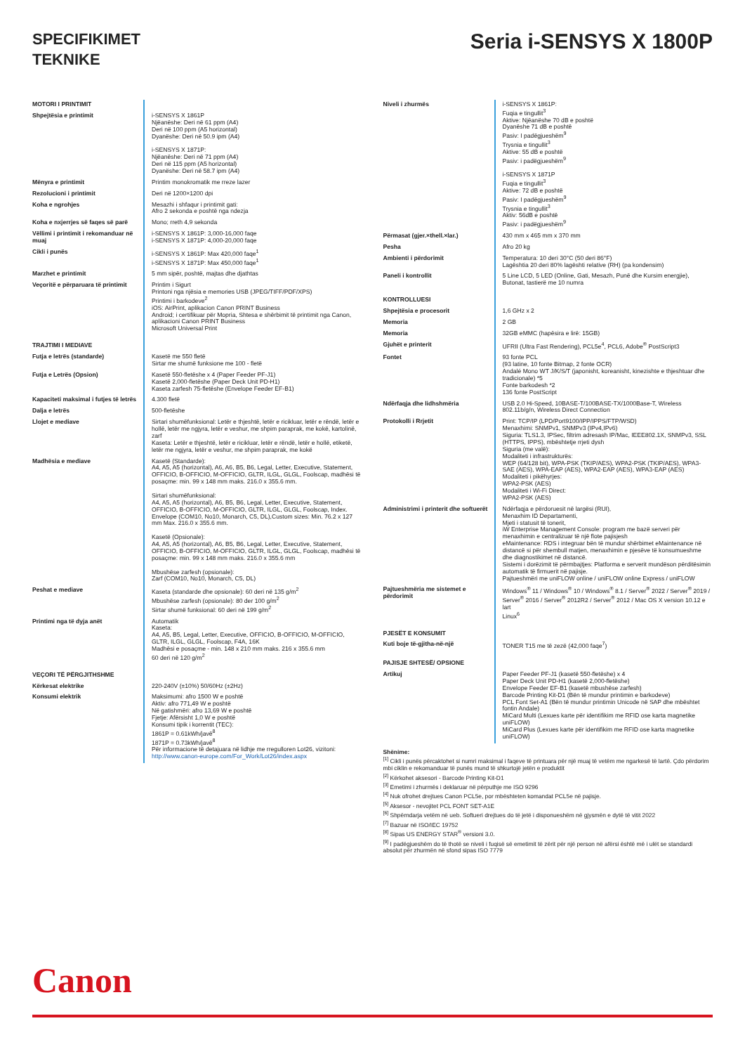SPECIFIKIMET
TEKNIKE
Seria i-SENSYS X 1800P
| MOTORI I PRINTIMIT | |
| Shpejtësia e printimit | i-SENSYS X 1861P Njëanëshe: Deri në 61 ppm (A4) Deri në 100 ppm (A5 horizontal) Dyanëshe: Deri në 50.9 ipm (A4) i-SENSYS X 1871P: Njëanëshe: Deri në 71 ppm (A4) Deri në 115 ppm (A5 horizontal) Dyanëshe: Deri në 58.7 ipm (A4) |
| Mënyra e printimit | Printim monokromatik me rreze lazer |
| Rezolucioni i printimit | Deri në 1200×1200 dpi |
| Koha e ngrohjes | Mesazhi i shfaqur i printimit gati: Afro 2 sekonda e poshtë nga ndezja |
| Koha e nxjerrjes së faqes së parë | Mono; rreth 4,9 sekonda |
| Vëllimi i printimit i rekomanduar në muaj | i-SENSYS X 1861P: 3,000-16,000 faqe i-SENSYS X 1871P: 4,000-20,000 faqe |
| Cikli i punës | i-SENSYS X 1861P: Max 420,000 faqe<sup>1</sup> i-SENSYS X 1871P: Max 450,000 faqe<sup>1</sup> |
| Marzhet e printimit | 5 mm sipër, poshtë, majtas dhe djathtas |
| Veçoritë e përparuara të printimit | Printim i Sigurt Printoni nga njësia e memories USB (JPEG/TIFF/PDF/XPS) Printimi i barkodeve<sup>2</sup> iOS: AirPrint, aplikacion Canon PRINT Business Android; i certifikuar për Mopria, Shtesa e shërbimit të printimit nga Canon, aplikacioni Canon PRINT Business Microsoft Universal Print |
| TRAJTIMI I MEDIAVE | |
| Futja e letrës (standarde) | Kasetë me 550 fletë Sirtar me shumë funksione me 100 - fletë |
| Futja e Letrës (Opsion) | Kasetë 550-fletëshe x 4 (Paper Feeder PF-J1) Kasetë 2,000-fletëshe (Paper Deck Unit PD-H1) Kaseta zarfesh 75-fletëshe (Envelope Feeder EF-B1) |
| Kapaciteti maksimal i futjes të letrës | 4.300 fletë |
| Dalja e letrës | 500-fletëshe |
| Llojet e mediave | Sirtari shumëfunksional: Letër e thjeshtë, letër e ricikluar, letër e rëndë, letër e hollë, letër me ngjyra, letër e veshur, me shpim paraprak, me kokë, kartolinë, zarf Kaseta: Letër e thjeshtë, letër e ricikluar, letër e rëndë, letër e hollë, etiketë, letër me ngjyra, letër e veshur, me shpim paraprak, me kokë |
| Madhësia e mediave | Kasetë (Standarde): A4, A5, A5 (horizontal), A6, A6, B5, B6, Legal, Letter, Executive, Statement, OFFICIO, B-OFFICIO, M-OFFICIO, GLTR, ILGL, GLGL, Foolscap, madhësi të posaçme: min. 99 x 148 mm maks. 216.0 x 355.6 mm. Sirtari shumëfunksional: A4, A5, A5 (horizontal), A6, B5, B6, Legal, Letter, Executive, Statement, OFFICIO, B-OFFICIO, M-OFFICIO, GLTR, ILGL, GLGL, Foolscap, Index. Envelope (COM10, No10, Monarch, C5, DL),Custom sizes: Min. 76.2 x 127 mm Max. 216.0 x 355.6 mm. Kasetë (Opsionale): A4, A5, A5 (horizontal), A6, B5, B6, Legal, Letter, Executive, Statement, OFFICIO, B-OFFICIO, M-OFFICIO, GLTR, ILGL, GLGL, Foolscap, madhësi të posaçme: min. 99 x 148 mm maks. 216.0 x 355.6 mm Mbushëse zarfesh (opsionale): Zarf (COM10, No10, Monarch, C5, DL) |
| Peshat e mediave | Kaseta (standarde dhe opsionale): 60 deri në 135 g/m<sup>2</sup> Mbushëse zarfesh (opsionale): 80 der 100 g/m<sup>2</sup> Sirtar shumë funksional: 60 deri në 199 g/m<sup>2</sup> |
| Printimi nga të dyja anët | Automatik Kaseta: A4, A5, B5, Legal, Letter, Executive, OFFICIO, B-OFFICIO, M-OFFICIO, GLTR, ILGL, GLGL, Foolscap, F4A, 16K Madhësi e posaçme - min. 148 x 210 mm maks. 216 x 355.6 mm 60 deri në 120 g/m<sup>2</sup> |
| VEÇORI TË PËRGJITHSHME | |
| Kërkesat elektrike | 220-240V (±10%) 50/60Hz (±2Hz) |
| Konsumi elektrik | Maksimumi: afro 1500 W e poshtë Aktiv: afro 771,49 W e poshtë Në gatishmëri: afro 13,69 W e poshtë Fjetje: Afërsisht 1,0 W e poshtë Konsumi tipik i korrentit (TEC): 1861P = 0.61kWh/javë<sup>8</sup> 1871P = 0.73kWh/javë<sup>8</sup> Për informacione të detajuara në lidhje me rregulloren Lot26, vizitoni: http://www.canon-europe.com/For_Work/Lot26/index.aspx |
| Niveli i zhurmës | i-SENSYS X 1861P: Fuqia e tingullit<sup>3</sup> Aktive: Njëanëshe 70 dB e poshtë Dyanëshe 71 dB e poshtë Pasiv: I padëgjueshëm<sup>9</sup> Trysnia e tingullit<sup>3</sup> Aktive: 55 dB e poshtë Pasiv: i padëgjueshëm<sup>9</sup> i-SENSYS X 1871P Fuqia e tingullit<sup>3</sup> Aktive: 72 dB e poshtë Pasiv: I padëgjueshëm<sup>9</sup> Trysnia e tingullit<sup>3</sup> Aktiv: 56dB e poshtë Pasiv: i padëgjueshëm<sup>9</sup> |
| Përmasat (gjer.×thell.×lar.) | 430 mm x 465 mm x 370 mm |
| Pesha | Afro 20 kg |
| Ambienti i përdorimit | Temperatura: 10 deri 30°C (50 deri 86°F) Lagështia 20 deri 80% lagështi relative (RH) (pa kondensim) |
| Paneli i kontrollit | 5 Line LCD, 5 LED (Online, Gati, Mesazh, Punë dhe Kursim energjie), Butonat, tastierë me 10 numra |
| KONTROLLUESI | |
| Shpejtësia e procesorit | 1,6 GHz x 2 |
| Memoria | 2 GB |
| Memoria | 32GB eMMC (hapësira e lirë: 15GB) |
| Gjuhët e printerit | UFRII (Ultra Fast Rendering), PCL5e<sup>4</sup>, PCL6, Adobe<sup>®</sup> PostScript3 |
| Fontet | 93 fonte PCL (93 latine, 10 fonte Bitmap, 2 fonte OCR) Andalé Mono WT J/K/S/T (japonisht, koreanisht, kinezishte e thjeshtuar dhe tradicionale) *5 Fonte barkodesh *2 136 fonte PostScript |
| Ndërfaqja dhe lidhshmëria | USB 2.0 Hi-Speed, 10BASE-T/100BASE-TX/1000Base-T, Wireless 802.11b/g/n, Wireless Direct Connection |
| Protokolli i Rrjetit | Print: TCP/IP (LPD/Port9100/IPP/IPPS/FTP/WSD) Menaxhimi: SNMPv1, SNMPv3 (IPv4,IPv6) Siguria: TLS1.3, IPSec, filtrim adresash IP/Mac, IEEE802.1X, SNMPv3, SSL (HTTPS, IPPS), mbështetje rrjeti dysh Siguria (me valë): Modaliteti i infrastrukturës: WEP (64/128 bit), WPA-PSK (TKIP/AES), WPA2-PSK (TKIP/AES), WPA3-SAE (AES), WPA-EAP (AES), WPA2-EAP (AES), WPA3-EAP (AES) Modaliteti i pikëhyrjes: WPA2-PSK (AES) Modaliteti i Wi-Fi Direct: WPA2-PSK (AES) |
| Administrimi i printerit dhe softuerët | Ndërfaqja e përdoruesit në largësi (RUI), Menaxhim ID Departamenti, Mjeti i statusit të tonerit, iW Enterprise Management Console: program me bazë serveri për menaxhimin e centralizuar të një flote pajisjesh eMaintenance: RDS i integruar bën të mundur shërbimet eMaintenance në distancë si për shembull matjen, menaxhimin e pjesëve të konsumueshme dhe diagnostikimet në distancë. Sistemi i dorëzimit të përmbajtjes: Platforma e serverit mundëson përditësimin automatik të firmuerit në pajisje. Pajtueshmëri me uniFLOW online / uniFLOW online Express / uniFLOW |
| Pajtueshmëria me sistemet e përdorimit | Windows<sup>®</sup> 11 / Windows<sup>®</sup> 10 / Windows<sup>®</sup> 8.1 / Server<sup>®</sup> 2022 / Server<sup>®</sup> 2019 / Server<sup>®</sup> 2016 / Server<sup>®</sup> 2012R2 / Server<sup>®</sup> 2012 / Mac OS X version 10.12 e lart Linux<sup>6</sup> |
| PJESËT E KONSUMIT | |
| Kuti boje të-gjitha-në-një | TONER T15 me të zezë (42,000 faqe<sup>7</sup>) |
| PAJISJE SHTESË/ OPSIONE | |
| Artikuj | Paper Feeder PF-J1 (kasetë 550-fletëshe) x 4 Paper Deck Unit PD-H1 (kasetë 2,000-fletëshe) Envelope Feeder EF-B1 (kasetë mbushëse zarfesh) Barcode Printing Kit-D1 (Bën të mundur printimin e barkodeve) PCL Font Set-A1 (Bën të mundur printimin Unicode në SAP dhe mbështet fontin Andale) MiCard Multi (Lexues karte për identifikim me RFID ose karta magnetike uniFLOW) MiCard Plus (Lexues karte për identifikim me RFID ose karta magnetike uniFLOW) |
Shënime:
<sup>[1]</sup> Cikli i punës përcaktohet si numri maksimal i faqeve të printuara për një muaj të vetëm me ngarkesë të lartë. Çdo përdorim mbi ciklin e rekomanduar të punës mund të shkurtojë jetën e produktit
<sup>[2]</sup> Kërkohet aksesori - Barcode Printing Kit-D1
<sup>[3]</sup> Emetimi i zhurmës i deklaruar në përputhje me ISO 9296
<sup>[4]</sup> Nuk ofrohet drejtues Canon PCL5e, por mbështeten komandat PCL5e në pajisje.
<sup>[5]</sup> Aksesor - nevojitet PCL FONT SET-A1E
<sup>[6]</sup> Shpërndarja vetëm në ueb. Softueri drejtues do të jetë i disponueshëm në gjysmën e dytë të vitit 2022
<sup>[7]</sup> Bazuar në ISO/IEC 19752
<sup>[8]</sup> Sipas US ENERGY STAR<sup>®</sup> versioni 3.0.
<sup>[9]</sup> I padëgjueshëm do të thotë se niveli i fuqisë së emetimit të zërit për një person në afërsi është më i ulët se standardi absolut për zhurmën në sfond sipas ISO 7779
Canon